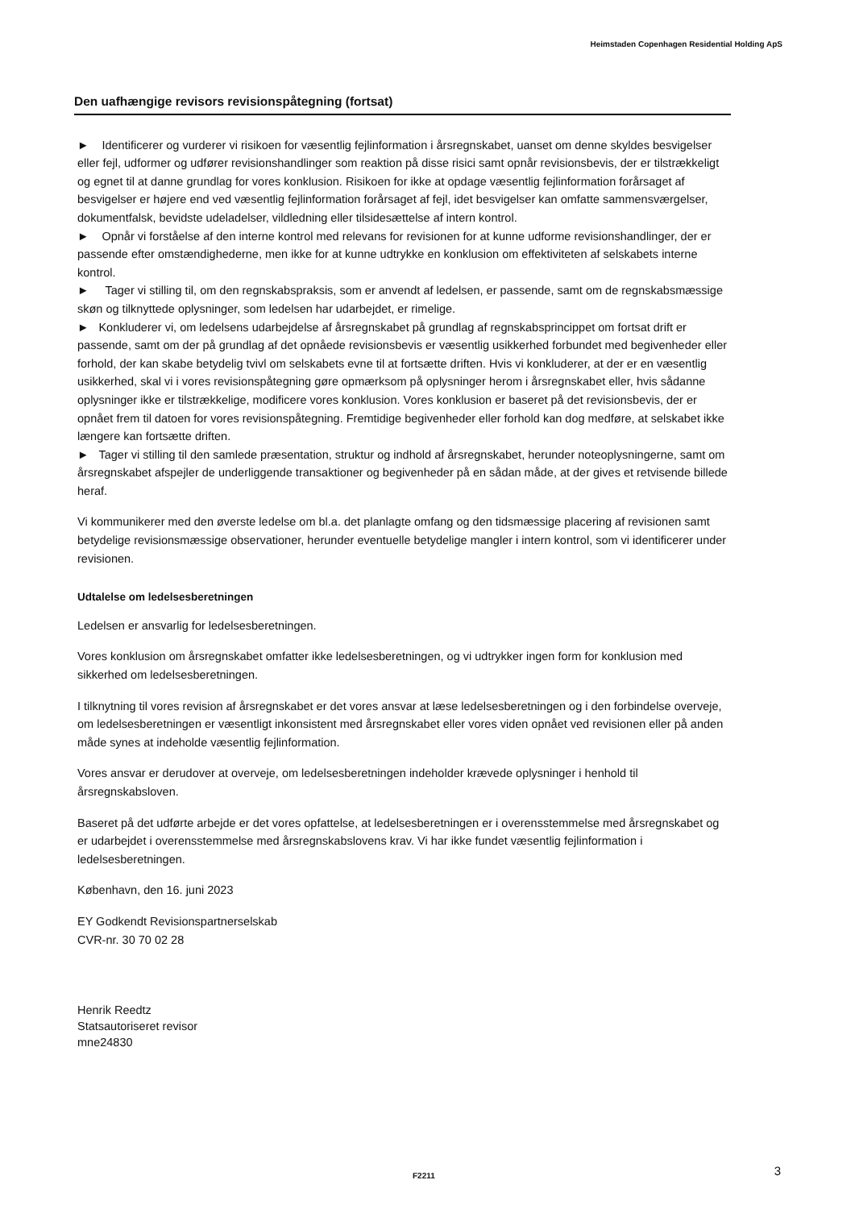Heimstaden Copenhagen Residential Holding ApS
Den uafhængige revisors revisionspåtegning (fortsat)
► Identificerer og vurderer vi risikoen for væsentlig fejlinformation i årsregnskabet, uanset om denne skyldes besvigelser eller fejl, udformer og udfører revisionshandlinger som reaktion på disse risici samt opnår revisionsbevis, der er tilstrækkeligt og egnet til at danne grundlag for vores konklusion. Risikoen for ikke at opdage væsentlig fejlinformation forårsaget af besvigelser er højere end ved væsentlig fejlinformation forårsaget af fejl, idet besvigelser kan omfatte sammensværgelser, dokumentfalsk, bevidste udeladelser, vildledning eller tilsidesættelse af intern kontrol.
► Opnår vi forståelse af den interne kontrol med relevans for revisionen for at kunne udforme revisionshandlinger, der er passende efter omstændighederne, men ikke for at kunne udtrykke en konklusion om effektiviteten af selskabets interne kontrol.
► Tager vi stilling til, om den regnskabspraksis, som er anvendt af ledelsen, er passende, samt om de regnskabsmæssige skøn og tilknyttede oplysninger, som ledelsen har udarbejdet, er rimelige.
► Konkluderer vi, om ledelsens udarbejdelse af årsregnskabet på grundlag af regnskabsprincippet om fortsat drift er passende, samt om der på grundlag af det opnåede revisionsbevis er væsentlig usikkerhed forbundet med begivenheder eller forhold, der kan skabe betydelig tvivl om selskabets evne til at fortsætte driften. Hvis vi konkluderer, at der er en væsentlig usikkerhed, skal vi i vores revisionspåtegning gøre opmærksom på oplysninger herom i årsregnskabet eller, hvis sådanne oplysninger ikke er tilstrækkelige, modificere vores konklusion. Vores konklusion er baseret på det revisionsbevis, der er opnået frem til datoen for vores revisionspåtegning. Fremtidige begivenheder eller forhold kan dog medføre, at selskabet ikke længere kan fortsætte driften.
► Tager vi stilling til den samlede præsentation, struktur og indhold af årsregnskabet, herunder noteoplysningerne, samt om årsregnskabet afspejler de underliggende transaktioner og begivenheder på en sådan måde, at der gives et retvisende billede heraf.
Vi kommunikerer med den øverste ledelse om bl.a. det planlagte omfang og den tidsmæssige placering af revisionen samt betydelige revisionsmæssige observationer, herunder eventuelle betydelige mangler i intern kontrol, som vi identificerer under revisionen.
Udtalelse om ledelsesberetningen
Ledelsen er ansvarlig for ledelsesberetningen.
Vores konklusion om årsregnskabet omfatter ikke ledelsesberetningen, og vi udtrykker ingen form for konklusion med sikkerhed om ledelsesberetningen.
I tilknytning til vores revision af årsregnskabet er det vores ansvar at læse ledelsesberetningen og i den forbindelse overveje, om ledelsesberetningen er væsentligt inkonsistent med årsregnskabet eller vores viden opnået ved revisionen eller på anden måde synes at indeholde væsentlig fejlinformation.
Vores ansvar er derudover at overveje, om ledelsesberetningen indeholder krævede oplysninger i henhold til årsregnskabsloven.
Baseret på det udførte arbejde er det vores opfattelse, at ledelsesberetningen er i overensstemmelse med årsregnskabet og er udarbejdet i overensstemmelse med årsregnskabslovens krav. Vi har ikke fundet væsentlig fejlinformation i ledelsesberetningen.
København, den 16. juni 2023
EY Godkendt Revisionspartnerselskab
CVR-nr. 30 70 02 28
Henrik Reedtz
Statsautoriseret revisor
mne24830
F2211 3